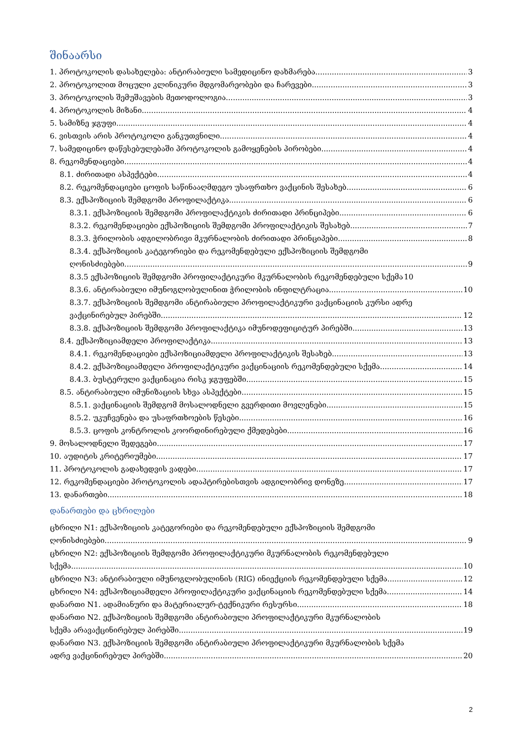შინაარსი
1. პროტოკოლის დასახელება: ანტირაბიული სამედიცინო დახმარება 3
2. პროტოკოლით მოცული კლინიკური მდგომარეობები და ჩარევები 3
3. პროტოკოლის შემუშავების მეთოდოლოგია 3
4. პროტოკოლის მიზანი 4
5. სამიზნე ჯგუფი 4
6. ვისთვის არის პროტოკოლი განკუთვნილი 4
7. სამედიცინო დაწესებულებაში პროტოკოლის გამოყენების პირობები 4
8. რეკომენდაციები 4
8.1. ძირითადი ასპექტები 4
8.2. რეკომენდაციები ცოფის საწინააღმდეგო უსაფრთხო ვაქცინის შესახებ 6
8.3. ექსპოზიციის შემდგომი პროფილაქტიკა 6
8.3.1. ექსპოზიციის შემდგომი პროფილაქტიკის ძირითადი პრინციპები 6
8.3.2. რეკომენდაციები ექსპოზიციის შემდგომი პროფილაქტიკის შესახებ 7
8.3.3. ჭრილობის ადგილობრივი მკურნალობის ძირითადი პრინციპები 8
8.3.4. ექსპოზიციის კატეგორიები და რეკომენდებული ექსპოზიციის შემდგომი
ღონისძიებები 9
8.3.5 ექსპოზიციის შემდგომი პროფილაქტიკური მკურნალობის რეკომენდებული სქემა 10
8.3.6. ანტირაბიული იმუნოგლობულინით ჭრილობის ინფილტრაცია 10
8.3.7. ექსპოზიციის შემდგომი ანტირაბიული პროფილაქტიკური ვაქცინაციის კურსი ადრე
ვაქცინირებულ პირებში 12
8.3.8. ექსპოზიციის შემდგომი პროფილაქტიკა იმუნოდეფიციტურ პირებში 13
8.4. ექსპოზიციამდელი პროფილაქტიკა 13
8.4.1. რეკომენდაციები ექსპოზიციამდელი პროფილაქტიკის შესახებ 13
8.4.2. ექსპოზიციამდელი პროფილაქტიკური ვაქცინაციის რეკომენდებული სქემა 14
8.4.3. ბუსტერული ვაქცინაცია რისკ ჯგუფებში 15
8.5. ანტირაბიული იმუნიზაციის სხვა ასპექტები 15
8.5.1. ვაქცინაციის შემდგომ მოსალოდნელი გვერდითი მოვლენები 15
8.5.2. უკუჩვენება და უსაფრთხოების წესები 16
8.5.3. ცოფის კონტროლის კოორდინირებული ქმედებები 16
9. მოსალოდნელი შედეგები 17
10. აუდიტის კრიტერიუმები 17
11. პროტოკოლის გადახედვის ვადები 17
12. რეკომენდაციები პროტოკოლის ადაპტირებისთვის ადგილობრივ დონეზე 17
13. დანართები 18
დანართები და ცხრილები
ცხრილი N1: ექსპოზიციის კატეგორიები და რეკომენდებული ექსპოზიციის შემდგომი
ღონისძიებები 9
ცხრილი N2: ექსპოზიციის შემდგომი პროფილაქტიკური მკურნალობის რეკომენდებული
სქემა 10
ცხრილი N3: ანტირაბიული იმუნოგლობულინის (RIG) ინიექციის რეკომენდებული სქემა 12
ცხრილი N4: ექსპოზიციამდელი პროფილაქტიკური ვაქცინაციის რეკომენდებული სქემა 14
დანართი N1. ადამიანური და მატერიალურ-ტექნიკური რესურსი 18
დანართი N2. ექსპოზიციის შემდგომი ანტირაბიული პროფილაქტიკური მკურნალობის
სქემა არავაქცინირებულ პირებში 19
დანართი N3. ექსპოზიციის შემდგომი ანტირაბიული პროფილაქტიკური მკურნალობის სქემა
ადრე ვაქცინირებულ პირებში 20
2